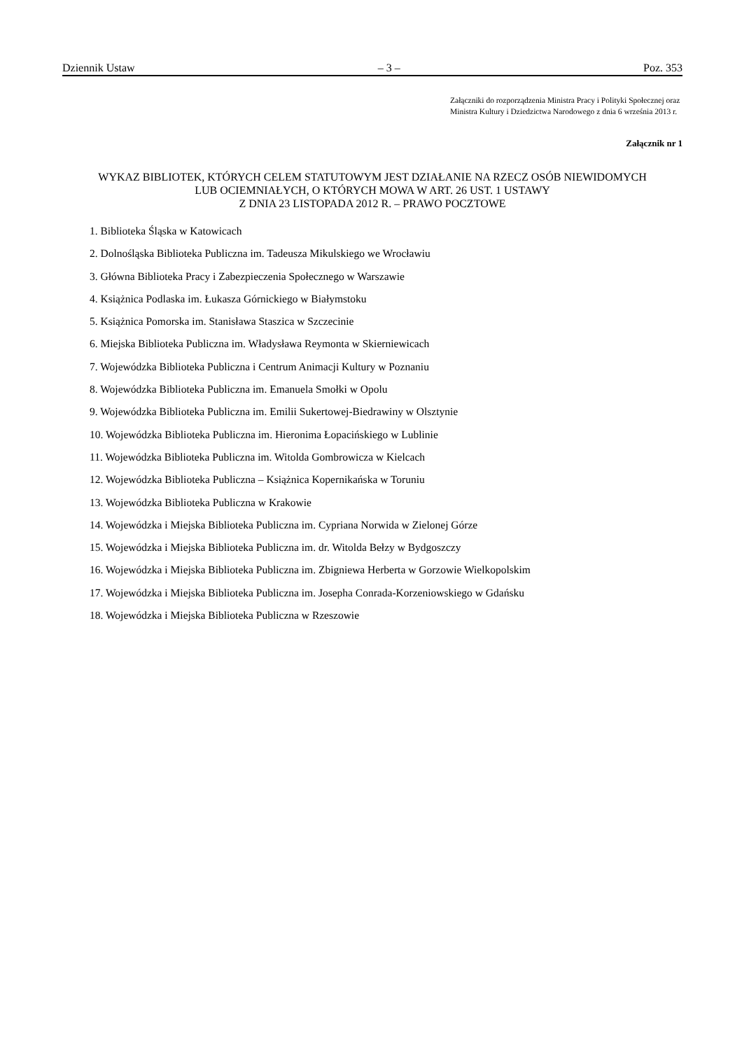Dziennik Ustaw – 3 – Poz. 353
Załączniki do rozporządzenia Ministra Pracy i Polityki Społecznej oraz Ministra Kultury i Dziedzictwa Narodowego z dnia 6 września 2013 r.
Załącznik nr 1
WYKAZ BIBLIOTEK, KTÓRYCH CELEM STATUTOWYM JEST DZIAŁANIE NA RZECZ OSÓB NIEWIDOMYCH
LUB OCIEMNIAŁYCH, O KTÓRYCH MOWA W ART. 26 UST. 1 USTAWY
Z DNIA 23 LISTOPADA 2012 R. – PRAWO POCZTOWE
1. Biblioteka Śląska w Katowicach
2. Dolnośląska Biblioteka Publiczna im. Tadeusza Mikulskiego we Wrocławiu
3. Główna Biblioteka Pracy i Zabezpieczenia Społecznego w Warszawie
4. Książnica Podlaska im. Łukasza Górnickiego w Białymstoku
5. Książnica Pomorska im. Stanisława Staszica w Szczecinie
6. Miejska Biblioteka Publiczna im. Władysława Reymonta w Skierniewicach
7. Wojewódzka Biblioteka Publiczna i Centrum Animacji Kultury w Poznaniu
8. Wojewódzka Biblioteka Publiczna im. Emanuela Smołki w Opolu
9. Wojewódzka Biblioteka Publiczna im. Emilii Sukertowej-Biedrawiny w Olsztynie
10. Wojewódzka Biblioteka Publiczna im. Hieronima Łopacińskiego w Lublinie
11. Wojewódzka Biblioteka Publiczna im. Witolda Gombrowicza w Kielcach
12. Wojewódzka Biblioteka Publiczna – Książnica Kopernikańska w Toruniu
13. Wojewódzka Biblioteka Publiczna w Krakowie
14. Wojewódzka i Miejska Biblioteka Publiczna im. Cypriana Norwida w Zielonej Górze
15. Wojewódzka i Miejska Biblioteka Publiczna im. dr. Witolda Bełzy w Bydgoszczy
16. Wojewódzka i Miejska Biblioteka Publiczna im. Zbigniewa Herberta w Gorzowie Wielkopolskim
17. Wojewódzka i Miejska Biblioteka Publiczna im. Josepha Conrada-Korzeniowskiego w Gdańsku
18. Wojewódzka i Miejska Biblioteka Publiczna w Rzeszowie